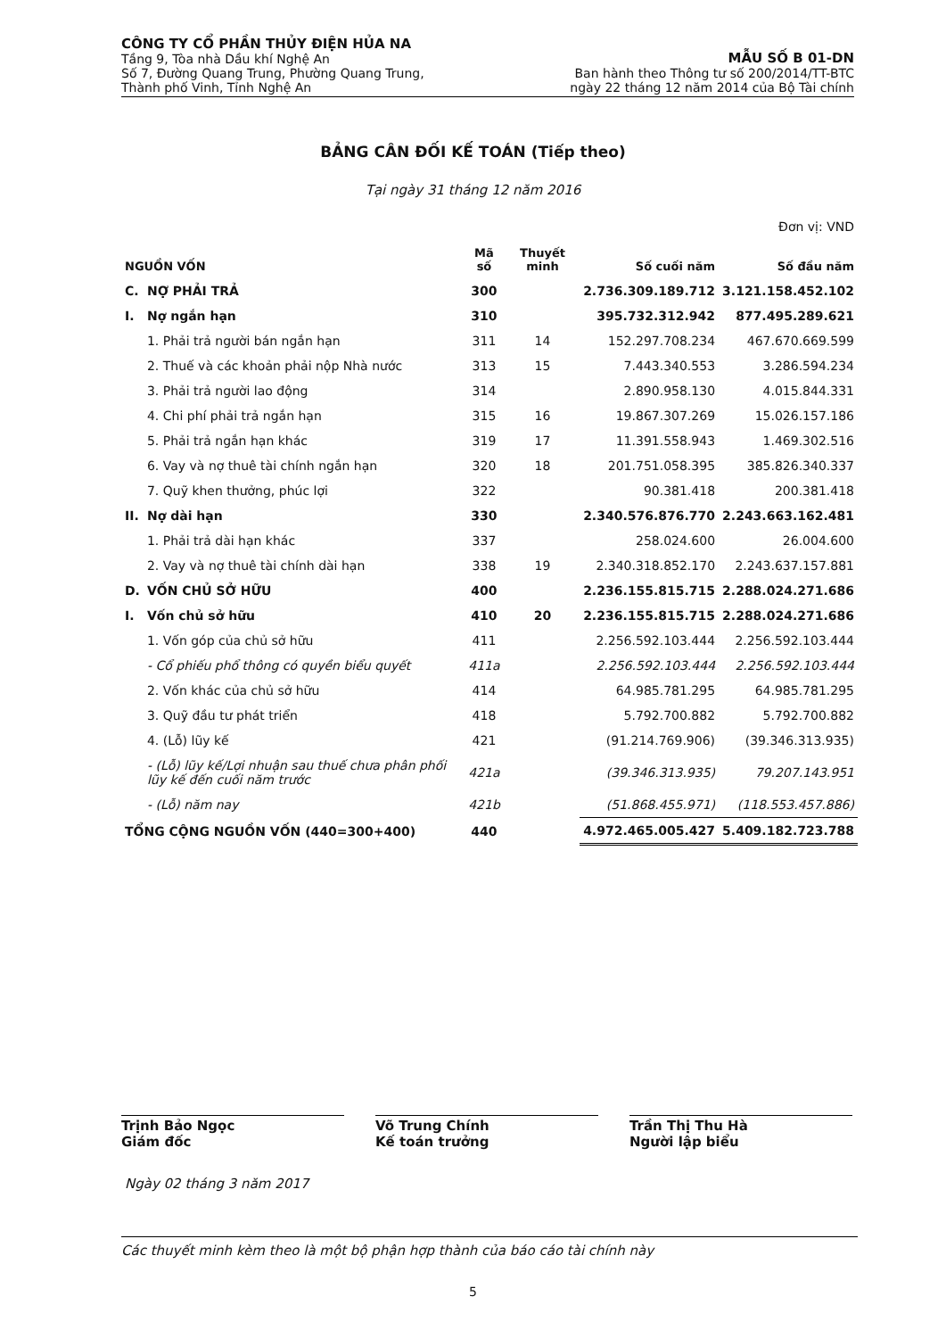CÔNG TY CỔ PHẦN THỦY ĐIỆN HỦA NA
Tầng 9, Tòa nhà Dầu khí Nghệ An
Số 7, Đường Quang Trung, Phường Quang Trung,
Thành phố Vinh, Tỉnh Nghệ An
MẪU SỐ B 01-DN
Ban hành theo Thông tư số 200/2014/TT-BTC
ngày 22 tháng 12 năm 2014 của Bộ Tài chính
BẢNG CÂN ĐỐI KẾ TOÁN (Tiếp theo)
Tại ngày 31 tháng 12 năm 2016
Đơn vị: VND
| NGUỒN VỐN | | Mã số | Thuyết minh | Số cuối năm | Số đầu năm |
| --- | --- | --- | --- | --- | --- |
| C. | NỢ PHẢI TRẢ | 300 | | 2.736.309.189.712 | 3.121.158.452.102 |
| I. | Nợ ngắn hạn | 310 | | 395.732.312.942 | 877.495.289.621 |
| | 1. Phải trả người bán ngắn hạn | 311 | 14 | 152.297.708.234 | 467.670.669.599 |
| | 2. Thuế và các khoản phải nộp Nhà nước | 313 | 15 | 7.443.340.553 | 3.286.594.234 |
| | 3. Phải trả người lao động | 314 | | 2.890.958.130 | 4.015.844.331 |
| | 4. Chi phí phải trả ngắn hạn | 315 | 16 | 19.867.307.269 | 15.026.157.186 |
| | 5. Phải trả ngắn hạn khác | 319 | 17 | 11.391.558.943 | 1.469.302.516 |
| | 6. Vay và nợ thuê tài chính ngắn hạn | 320 | 18 | 201.751.058.395 | 385.826.340.337 |
| | 7. Quỹ khen thưởng, phúc lợi | 322 | | 90.381.418 | 200.381.418 |
| II. | Nợ dài hạn | 330 | | 2.340.576.876.770 | 2.243.663.162.481 |
| | 1. Phải trả dài hạn khác | 337 | | 258.024.600 | 26.004.600 |
| | 2. Vay và nợ thuê tài chính dài hạn | 338 | 19 | 2.340.318.852.170 | 2.243.637.157.881 |
| D. | VỐN CHỦ SỞ HỮU | 400 | | 2.236.155.815.715 | 2.288.024.271.686 |
| I. | Vốn chủ sở hữu | 410 | 20 | 2.236.155.815.715 | 2.288.024.271.686 |
| | 1. Vốn góp của chủ sở hữu | 411 | | 2.256.592.103.444 | 2.256.592.103.444 |
| | - Cổ phiếu phổ thông có quyền biểu quyết | 411a | | 2.256.592.103.444 | 2.256.592.103.444 |
| | 2. Vốn khác của chủ sở hữu | 414 | | 64.985.781.295 | 64.985.781.295 |
| | 3. Quỹ đầu tư phát triển | 418 | | 5.792.700.882 | 5.792.700.882 |
| | 4. (Lỗ) lũy kế | 421 | | (91.214.769.906) | (39.346.313.935) |
| | - (Lỗ) lũy kế/Lợi nhuận sau thuế chưa phân phối lũy kế đến cuối năm trước | 421a | | (39.346.313.935) | 79.207.143.951 |
| | - (Lỗ) năm nay | 421b | | (51.868.455.971) | (118.553.457.886) |
| TỔNG CỘNG NGUỒN VỐN (440=300+400) | | 440 | | 4.972.465.005.427 | 5.409.182.723.788 |
Trịnh Bảo Ngọc
Giám đốc
Võ Trung Chính
Kế toán trưởng
Trần Thị Thu Hà
Người lập biểu
Ngày 02 tháng 3 năm 2017
Các thuyết minh kèm theo là một bộ phận hợp thành của báo cáo tài chính này
5